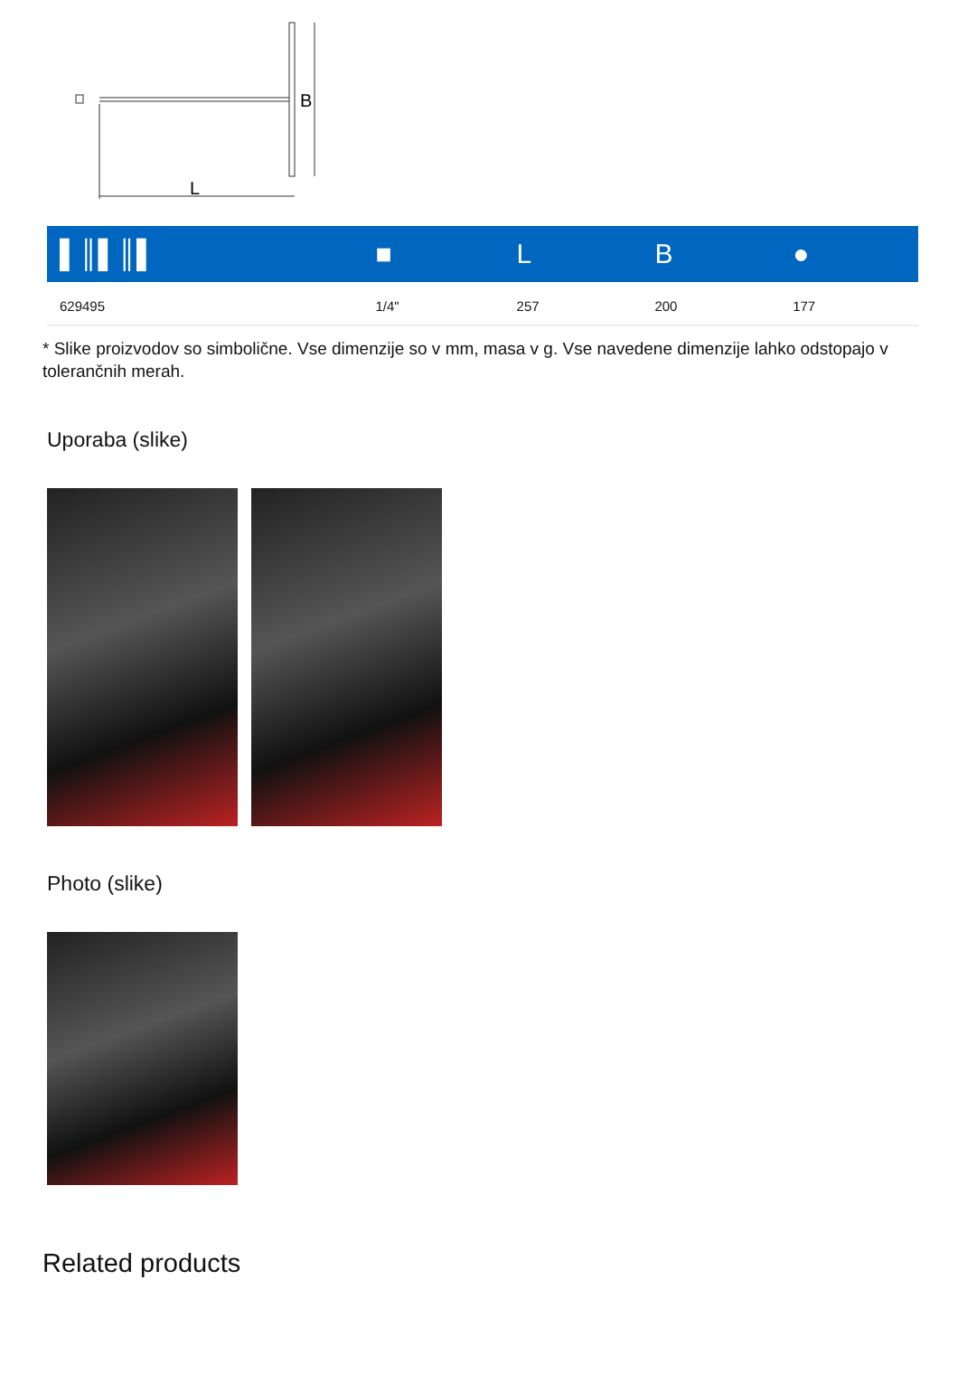B
L
| ▌║▌║▌ | ■ | L | B | ● |
| --- | --- | --- | --- | --- |
| 629495 | 1/4" | 257 | 200 | 177 |
* Slike proizvodov so simbolične. Vse dimenzije so v mm, masa v g. Vse navedene dimenzije lahko odstopajo v tolerančnih merah.
Uporaba (slike)
Photo (slike)
Related products